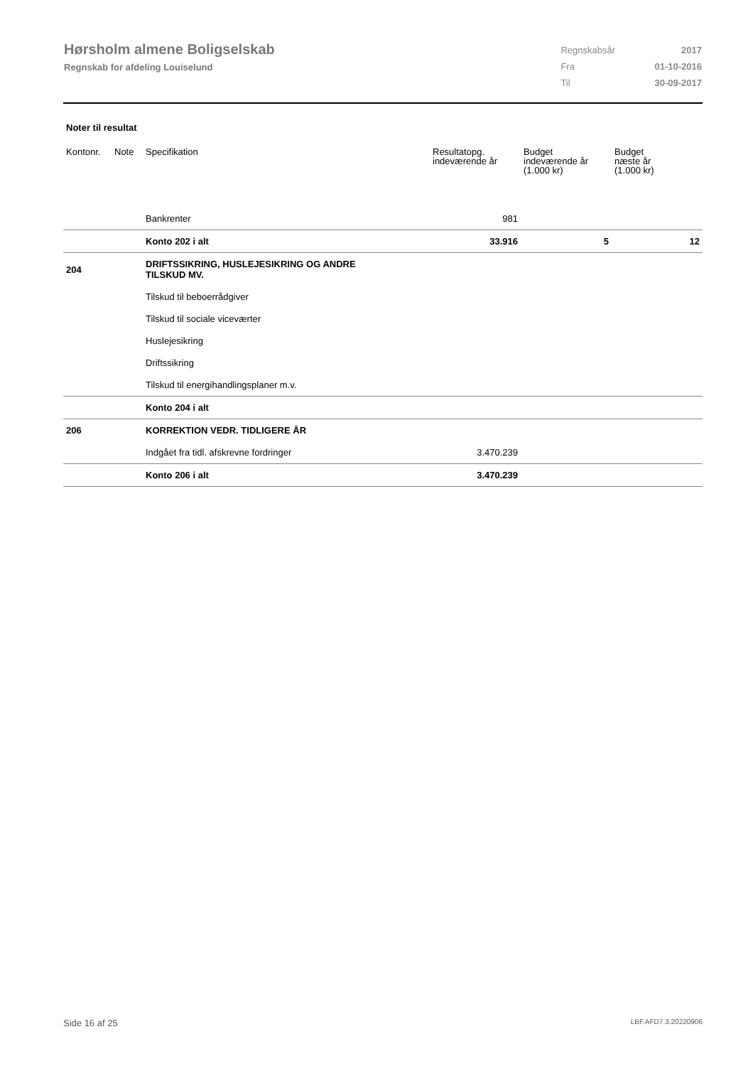Hørsholm almene Boligselskab
Regnskab for afdeling Louiselund
| Regnskabsår | 2017 |
| Fra | 01-10-2016 |
| Til | 30-09-2017 |
Noter til resultat
| Kontonr. | Note | Specifikation | Resultatopg. indeværende år | Budget indeværende år (1.000 kr) | Budget næste år (1.000 kr) |
| --- | --- | --- | --- | --- | --- |
| | | Bankrenter | 981 | | |
| | | Konto 202 i alt | 33.916 | 5 | 12 |
| 204 | | DRIFTSSIKRING, HUSLEJESIKRING OG ANDRE TILSKUD MV. | | | |
| | | Tilskud til beboerrådgiver | | | |
| | | Tilskud til sociale viceværter | | | |
| | | Huslejesikring | | | |
| | | Driftssikring | | | |
| | | Tilskud til energihandlingsplaner m.v. | | | |
| | | Konto 204 i alt | | | |
| 206 | | KORREKTION VEDR. TIDLIGERE ÅR | | | |
| | | Indgået fra tidl. afskrevne fordringer | 3.470.239 | | |
| | | Konto 206 i alt | 3.470.239 | | |
Side 16 af 25 LBF.AFD7.3.20220906